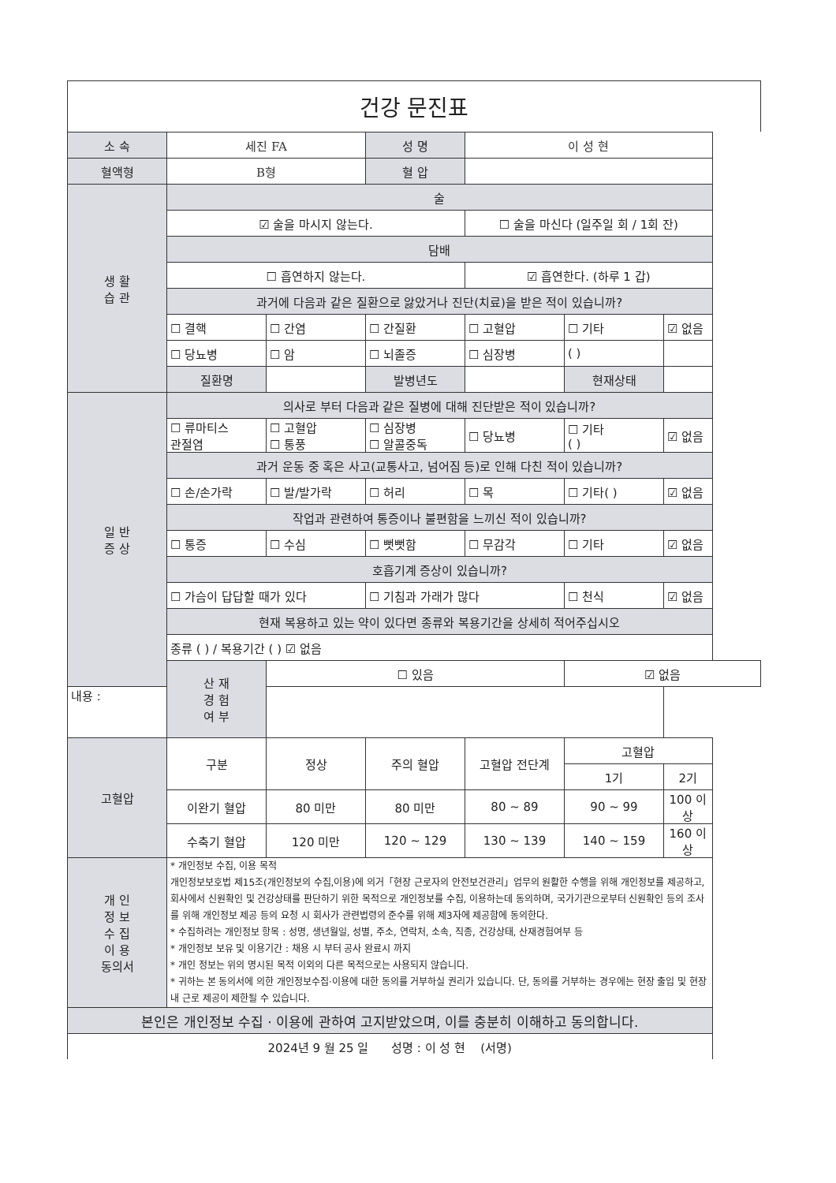건강 문진표
| 소 속 | 세진 FA | | 성 명 | 이 성 현 | | |
| 혈액형 | B형 | | 혈 압 | | | |
| 생 활 습 관 | 술 | | | | | |
| | ☑ 술을 마시지 않는다. | | | ☐ 술을 마신다 (일주일 회 / 1회 잔) | | |
| | 담배 | | | | | |
| | ☐ 흡연하지 않는다. | | | ☑ 흡연한다. (하루 1 갑) | | |
| | 과거에 다음과 같은 질환으로 앓았거나 진단(치료)을 받은 적이 있습니까? | | | | | |
| | ☐ 결핵 | ☐ 간염 | ☐ 간질환 | ☐ 고혈압 | ☐ 기타 | ☑ 없음 |
| | ☐ 당뇨병 | ☐ 암 | ☐ 뇌졸증 | ☐ 심장병 | ( ) | |
| | 질환명 | | 발병년도 | | 현재상태 | |
| 일 반 증 상 | 의사로 부터 다음과 같은 질병에 대해 진단받은 적이 있습니까? | | | | | |
| | ☐ 류마티스 관절염 | ☐ 고혈압 ☐ 통풍 | ☐ 심장병 ☐ 알콜중독 | ☐ 당뇨병 | ☐ 기타 ( ) | ☑ 없음 |
| | 과거 운동 중 혹은 사고(교통사고, 넘어짐 등)로 인해 다친 적이 있습니까? | | | | | |
| | ☐ 손/손가락 | ☐ 발/발가락 | ☐ 허리 | ☐ 목 | ☐ 기타( ) | ☑ 없음 |
| | 작업과 관련하여 통증이나 불편함을 느끼신 적이 있습니까? | | | | | |
| | ☐ 통증 | ☐ 수심 | ☐ 뻣뻣함 | ☐ 무감각 | ☐ 기타 | ☑ 없음 |
| | 호흡기계 증상이 있습니까? | | | | | |
| | ☐ 가슴이 답답할 때가 있다 | | ☐ 기침과 가래가 많다 | | ☐ 천식 | ☑ 없음 |
| | 현재 복용하고 있는 약이 있다면 종류와 복용기간을 상세히 적어주십시오 | | | | | |
| | 종류 ( ) / 복용기간 ( ) ☑ 없음 | | | | | |
| | 산 재 경 험 여 부 | ☐ 있음 | | | ☑ 없음 | |
| 내용 : | | | | | | |
| 고혈압 | 구분 | 정상 | 주의 혈압 | 고혈압 전단계 | 고혈압 | |
| | | | | | 1기 | 2기 |
| | 이완기 혈압 | 80 미만 | 80 미만 | 80 ~ 89 | 90 ~ 99 | 100 이상 |
| | 수축기 혈압 | 120 미만 | 120 ~ 129 | 130 ~ 139 | 140 ~ 159 | 160 이상 |
| 개 인 정 보 수 집 이 용 동의서 | * 개인정보 수집, 이용 목적 개인정보보호법 제15조(개인정보의 수집,이용)에 의거「현장 근로자의 안전보건관리」업무의 원활한 수행을 위해 개인정보를 제공하고, 회사에서 신원확인 및 건강상태를 판단하기 위한 목적으로 개인정보를 수집, 이용하는데 동의하며, 국가기관으로부터 신원확인 등의 조사를 위해 개인정보 제공 등의 요청 시 회사가 관련법령의 준수를 위해 제3자에 제공함에 동의한다. * 수집하려는 개인정보 항목 : 성명, 생년월일, 성별, 주소, 연락처, 소속, 직종, 건강상태, 산재경험여부 등 * 개인정보 보유 및 이용기간 : 채용 시 부터 공사 완료시 까지 * 개인 정보는 위의 명시된 목적 이외의 다른 목적으로는 사용되지 않습니다. * 귀하는 본 동의서에 의한 개인정보수집·이용에 대한 동의를 거부하실 권리가 있습니다. 단, 동의를 거부하는 경우에는 현장 출입 및 현장 내 근로 제공이 제한될 수 있습니다. | | | | | |
| 본인은 개인정보 수집 · 이용에 관하여 고지받았으며, 이를 충분히 이해하고 동의합니다. | | | | | | |
| 2024년 9 월 25 일 성명 : 이 성 현 (서명) | | | | | | |